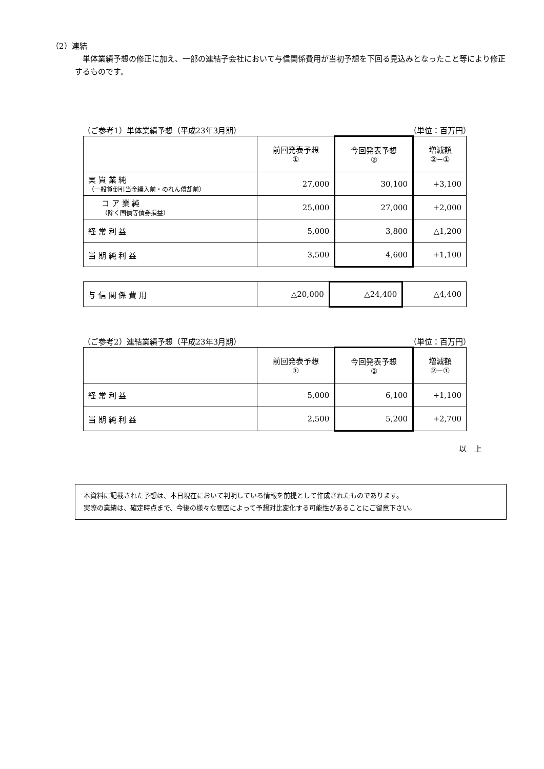（2）連結
　単体業績予想の修正に加え、一部の連結子会社において与信関係費用が当初予想を下回る見込みとなったこと等により修正するものです。
（ご参考1）単体業績予想（平成23年3月期） （単位：百万円）
| | 前回発表予想 ① | 今回発表予想 ② | 増減額 ②−① |
| 実 質 業 純 （一般貸倒引当金繰入前・のれん償却前） | 27,000 | 30,100 | +3,100 |
| コ ア 業 純 （除く国債等債券損益） | 25,000 | 27,000 | +2,000 |
| 経 常 利 益 | 5,000 | 3,800 | △1,200 |
| 当 期 純 利 益 | 3,500 | 4,600 | +1,100 |
| 与 信 関 係 費 用 | △20,000 | △24,400 | △4,400 |
（ご参考2）連結業績予想（平成23年3月期） （単位：百万円）
| | 前回発表予想 ① | 今回発表予想 ② | 増減額 ②−① |
| 経 常 利 益 | 5,000 | 6,100 | +1,100 |
| 当 期 純 利 益 | 2,500 | 5,200 | +2,700 |
以　上
本資料に記載された予想は、本日現在において判明している情報を前提として作成されたものであります。
実際の業績は、確定時点まで、今後の様々な要因によって予想対比変化する可能性があることにご留意下さい。